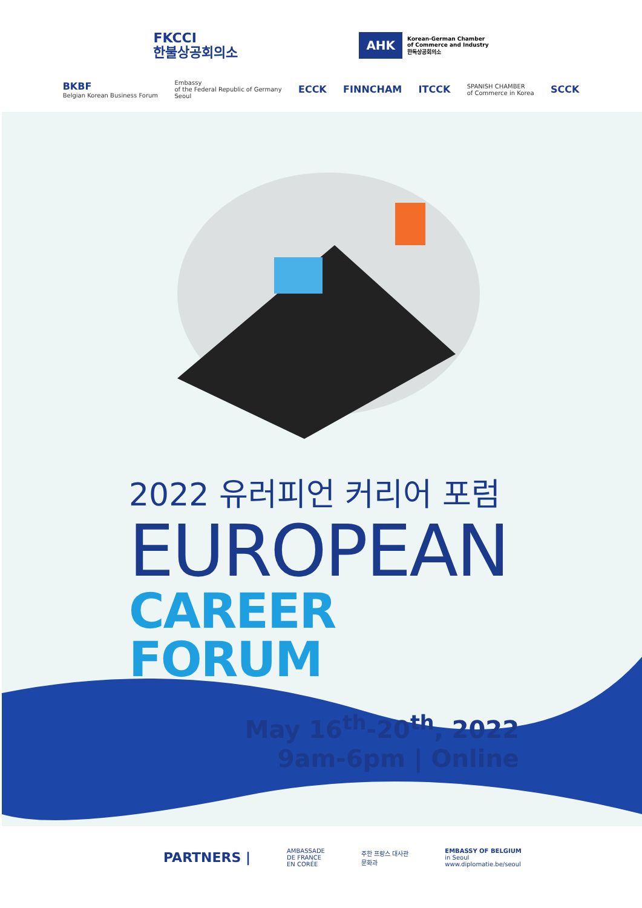FKCCI
한불상공회의소
AHK Korean-German Chamber
of Commerce and Industry
한독상공회의소
BKBF
Belgian Korean Business Forum Embassy
of the Federal Republic of Germany
Seoul ECCK FINNCHAM ITCCK SPANISH CHAMBER
of Commerce in Korea SCCK
2022 유러피언 커리어 포럼
EUROPEAN
CAREER FORUM
May 16<sup>th</sup>-20<sup>th</sup>, 2022
9am-6pm | Online
PARTNERS | AMBASSADE
DE FRANCE
EN CORÉE 주한 프랑스 대사관
문화과 EMBASSY OF BELGIUM
in Seoul
www.diplomatie.be/seoul